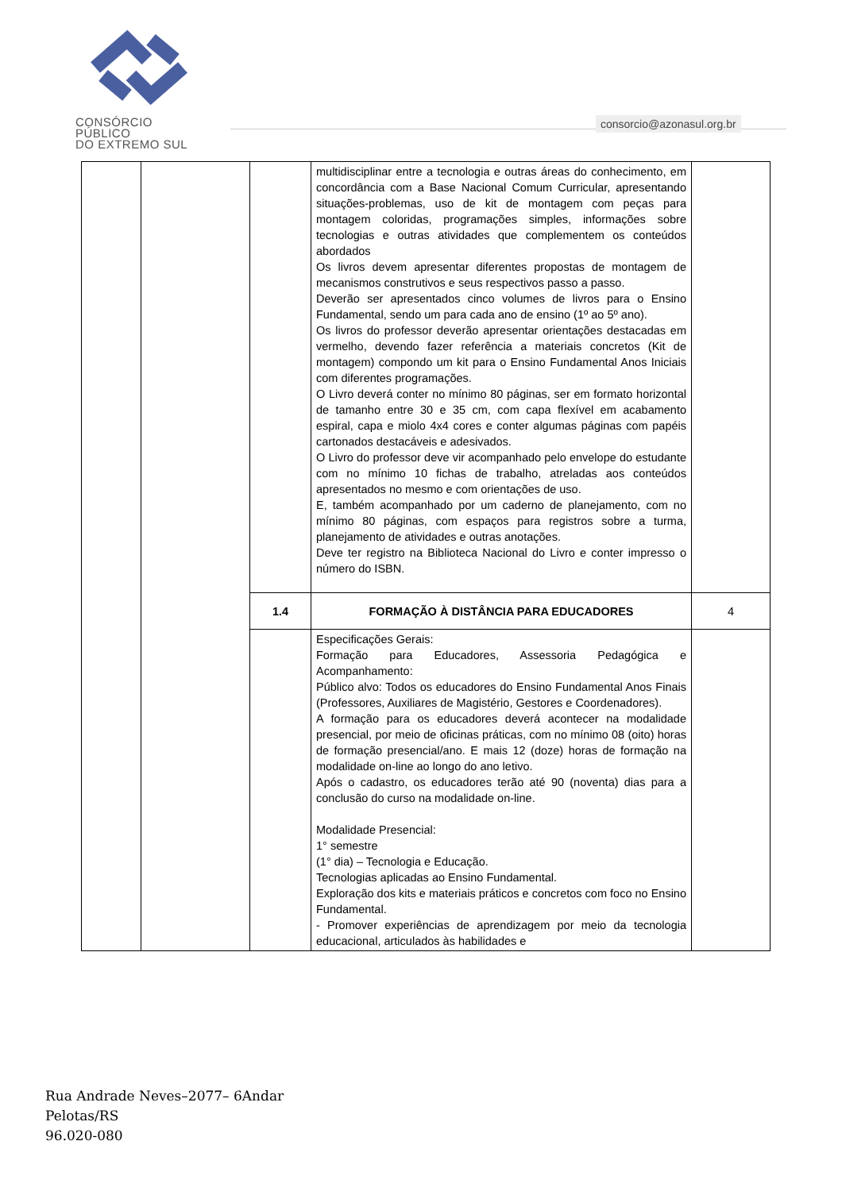CONSÓRCIO PÚBLICO
DO EXTREMO SUL
consorcio@azonasul.org.br
| | | | multidisciplinar entre a tecnologia e outras áreas do conhecimento, em concordância com a Base Nacional Comum Curricular, apresentando situações-problemas, uso de kit de montagem com peças para montagem coloridas, programações simples, informações sobre tecnologias e outras atividades que complementem os conteúdos abordados Os livros devem apresentar diferentes propostas de montagem de mecanismos construtivos e seus respectivos passo a passo. Deverão ser apresentados cinco volumes de livros para o Ensino Fundamental, sendo um para cada ano de ensino (1º ao 5º ano). Os livros do professor deverão apresentar orientações destacadas em vermelho, devendo fazer referência a materiais concretos (Kit de montagem) compondo um kit para o Ensino Fundamental Anos Iniciais com diferentes programações. O Livro deverá conter no mínimo 80 páginas, ser em formato horizontal de tamanho entre 30 e 35 cm, com capa flexível em acabamento espiral, capa e miolo 4x4 cores e conter algumas páginas com papéis cartonados destacáveis e adesivados. O Livro do professor deve vir acompanhado pelo envelope do estudante com no mínimo 10 fichas de trabalho, atreladas aos conteúdos apresentados no mesmo e com orientações de uso. E, também acompanhado por um caderno de planejamento, com no mínimo 80 páginas, com espaços para registros sobre a turma, planejamento de atividades e outras anotações. Deve ter registro na Biblioteca Nacional do Livro e conter impresso o número do ISBN. | |
| | | 1.4 | FORMAÇÃO À DISTÂNCIA PARA EDUCADORES | 4 |
| | | | Especificações Gerais: Formação para Educadores, Assessoria Pedagógica e Acompanhamento: Público alvo: Todos os educadores do Ensino Fundamental Anos Finais (Professores, Auxiliares de Magistério, Gestores e Coordenadores). A formação para os educadores deverá acontecer na modalidade presencial, por meio de oficinas práticas, com no mínimo 08 (oito) horas de formação presencial/ano. E mais 12 (doze) horas de formação na modalidade on-line ao longo do ano letivo. Após o cadastro, os educadores terão até 90 (noventa) dias para a conclusão do curso na modalidade on-line. Modalidade Presencial: 1° semestre (1° dia) – Tecnologia e Educação. Tecnologias aplicadas ao Ensino Fundamental. Exploração dos kits e materiais práticos e concretos com foco no Ensino Fundamental. - Promover experiências de aprendizagem por meio da tecnologia educacional, articulados às habilidades e | |
Rua Andrade Neves–2077– 6Andar
Pelotas/RS
96.020-080